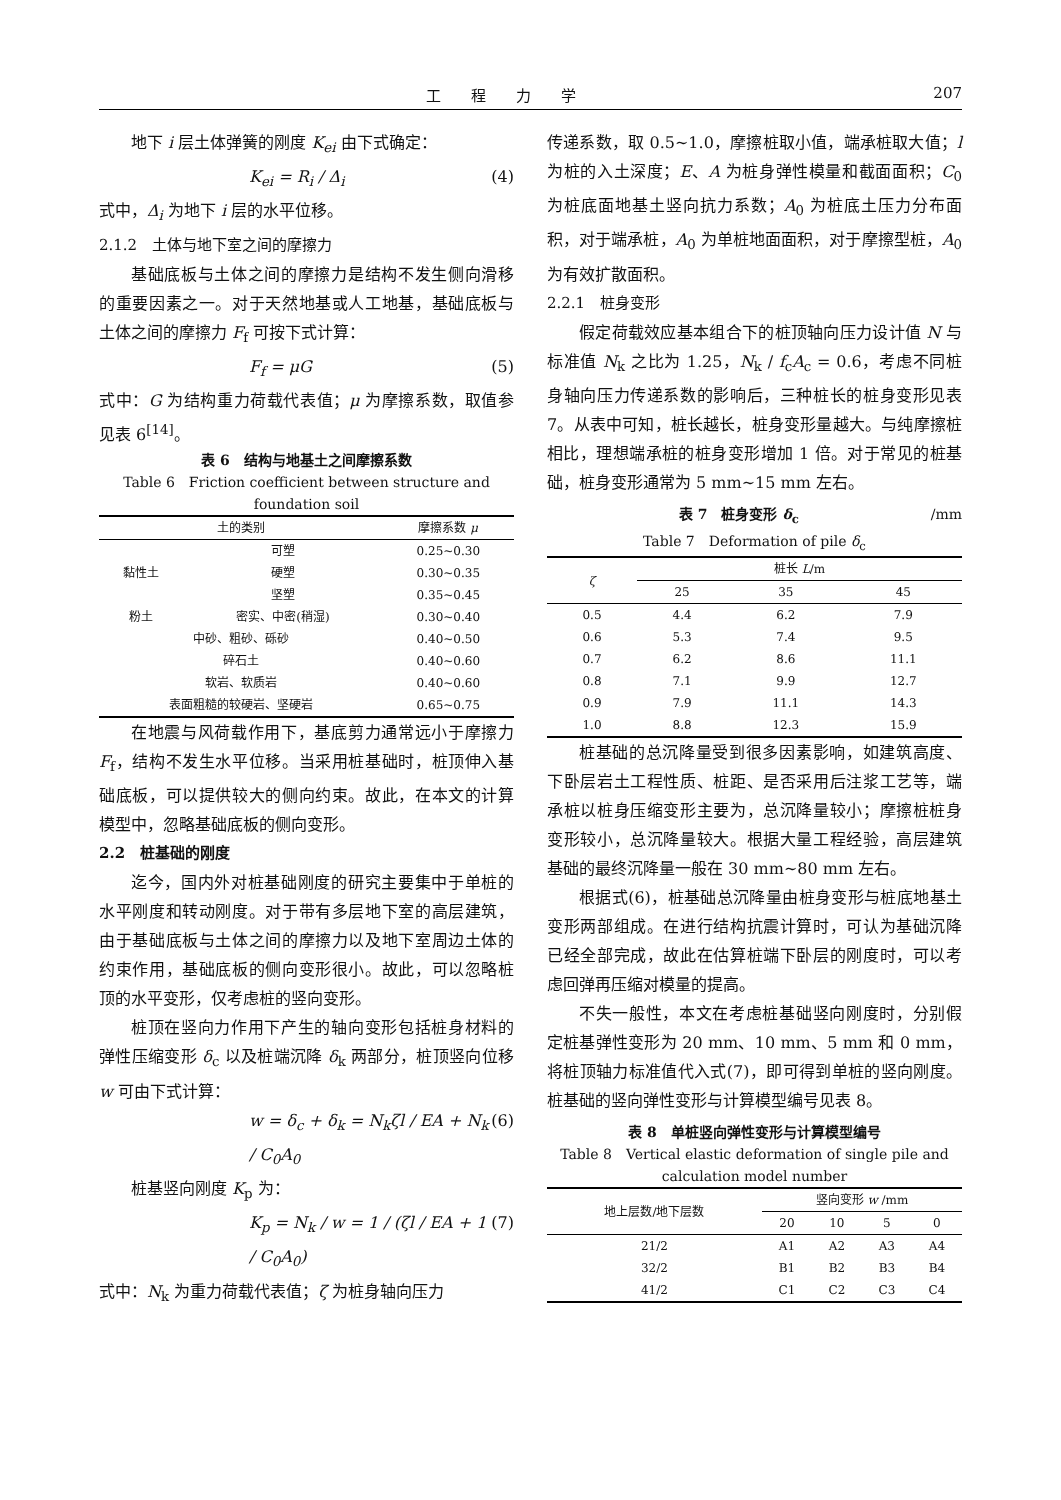工程力学 207
地下 i 层土体弹簧的刚度 K<sub>ei</sub> 由下式确定：
K<sub>ei</sub> = R<sub>i</sub> / Δ<sub>i</sub> (4)
式中，Δ<sub>i</sub> 为地下 i 层的水平位移。
2.1.2　土体与地下室之间的摩擦力
基础底板与土体之间的摩擦力是结构不发生侧向滑移的重要因素之一。对于天然地基或人工地基，基础底板与土体之间的摩擦力 F<sub>f</sub> 可按下式计算：
F<sub>f</sub> = μG (5)
式中：G 为结构重力荷载代表值；μ 为摩擦系数，取值参见表 6<sup>[14]</sup>。
表 6　结构与地基土之间摩擦系数
Table 6　Friction coefficient between structure and foundation soil
| 土的类别 | | 摩擦系数 μ |
| --- | --- | --- |
| 黏性土 | 可塑 | 0.25~0.30 |
| | 硬塑 | 0.30~0.35 |
| | 坚塑 | 0.35~0.45 |
| 粉土 | 密实、中密(稍湿) | 0.30~0.40 |
| 中砂、粗砂、砾砂 | | 0.40~0.50 |
| 碎石土 | | 0.40~0.60 |
| 软岩、软质岩 | | 0.40~0.60 |
| 表面粗糙的较硬岩、坚硬岩 | | 0.65~0.75 |
在地震与风荷载作用下，基底剪力通常远小于摩擦力 F<sub>f</sub>，结构不发生水平位移。当采用桩基础时，桩顶伸入基础底板，可以提供较大的侧向约束。故此，在本文的计算模型中，忽略基础底板的侧向变形。
2.2　桩基础的刚度
迄今，国内外对桩基础刚度的研究主要集中于单桩的水平刚度和转动刚度。对于带有多层地下室的高层建筑，由于基础底板与土体之间的摩擦力以及地下室周边土体的约束作用，基础底板的侧向变形很小。故此，可以忽略桩顶的水平变形，仅考虑桩的竖向变形。
桩顶在竖向力作用下产生的轴向变形包括桩身材料的弹性压缩变形 δ<sub>c</sub> 以及桩端沉降 δ<sub>k</sub> 两部分，桩顶竖向位移 w 可由下式计算：
w = δ<sub>c</sub> + δ<sub>k</sub> = N<sub>k</sub>ζl / EA + N<sub>k</sub> / C<sub>0</sub>A<sub>0</sub> (6)
桩基竖向刚度 K<sub>p</sub> 为：
K<sub>p</sub> = N<sub>k</sub> / w = 1 / (ζl / EA + 1 / C<sub>0</sub>A<sub>0</sub>) (7)
式中：N<sub>k</sub> 为重力荷载代表值；ζ 为桩身轴向压力
传递系数，取 0.5~1.0，摩擦桩取小值，端承桩取大值；l 为桩的入土深度；E、A 为桩身弹性模量和截面面积；C<sub>0</sub> 为桩底面地基土竖向抗力系数；A<sub>0</sub> 为桩底土压力分布面积，对于端承桩，A<sub>0</sub> 为单桩地面面积，对于摩擦型桩，A<sub>0</sub> 为有效扩散面积。
2.2.1　桩身变形
假定荷载效应基本组合下的桩顶轴向压力设计值 N 与标准值 N<sub>k</sub> 之比为 1.25，N<sub>k</sub> / f<sub>c</sub>A<sub>c</sub> = 0.6，考虑不同桩身轴向压力传递系数的影响后，三种桩长的桩身变形见表 7。从表中可知，桩长越长，桩身变形量越大。与纯摩擦桩相比，理想端承桩的桩身变形增加 1 倍。对于常见的桩基础，桩身变形通常为 5 mm~15 mm 左右。
表 7　桩身变形 δ<sub>c</sub> /mm
Table 7　Deformation of pile δ<sub>c</sub>
| ζ | 桩长 L /m | | |
| --- | --- | --- | --- |
| | 25 | 35 | 45 |
| 0.5 | 4.4 | 6.2 | 7.9 |
| 0.6 | 5.3 | 7.4 | 9.5 |
| 0.7 | 6.2 | 8.6 | 11.1 |
| 0.8 | 7.1 | 9.9 | 12.7 |
| 0.9 | 7.9 | 11.1 | 14.3 |
| 1.0 | 8.8 | 12.3 | 15.9 |
桩基础的总沉降量受到很多因素影响，如建筑高度、下卧层岩土工程性质、桩距、是否采用后注浆工艺等，端承桩以桩身压缩变形主要为，总沉降量较小；摩擦桩桩身变形较小，总沉降量较大。根据大量工程经验，高层建筑基础的最终沉降量一般在 30 mm~80 mm 左右。
根据式(6)，桩基础总沉降量由桩身变形与桩底地基土变形两部组成。在进行结构抗震计算时，可认为基础沉降已经全部完成，故此在估算桩端下卧层的刚度时，可以考虑回弹再压缩对模量的提高。
不失一般性，本文在考虑桩基础竖向刚度时，分别假定桩基弹性变形为 20 mm、10 mm、5 mm 和 0 mm，将桩顶轴力标准值代入式(7)，即可得到单桩的竖向刚度。桩基础的竖向弹性变形与计算模型编号见表 8。
表 8　单桩竖向弹性变形与计算模型编号
Table 8　Vertical elastic deformation of single pile and calculation model number
| 地上层数/地下层数 | 竖向变形 w /mm | | | |
| --- | --- | --- | --- | --- |
| | 20 | 10 | 5 | 0 |
| 21/2 | A1 | A2 | A3 | A4 |
| 32/2 | B1 | B2 | B3 | B4 |
| 41/2 | C1 | C2 | C3 | C4 |